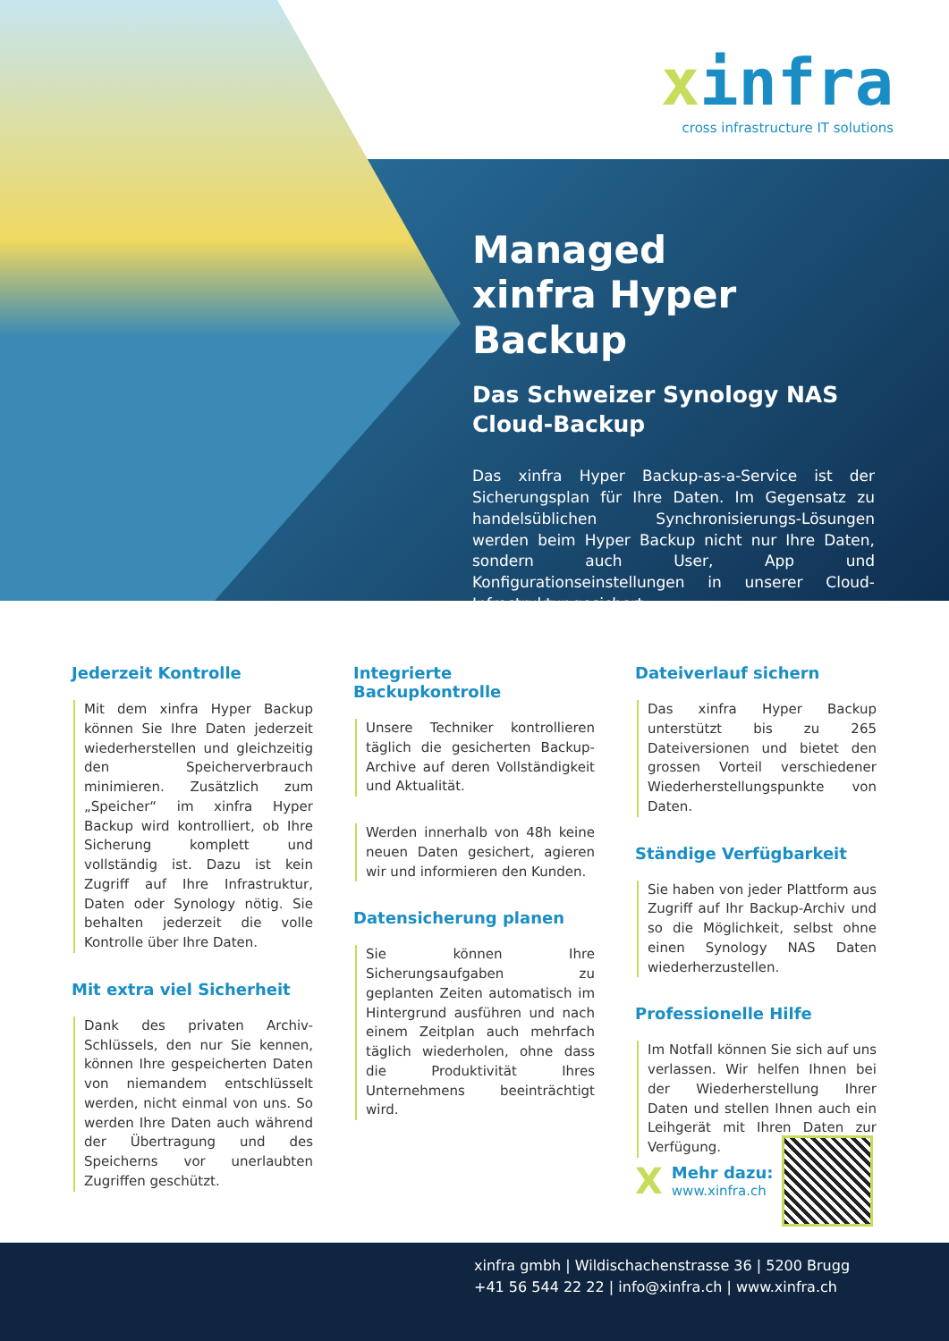xinfra
cross infrastructure IT solutions
Managed
xinfra Hyper Backup
Das Schweizer Synology NAS Cloud-Backup
Das xinfra Hyper Backup-as-a-Service ist der Sicherungsplan für Ihre Daten. Im Gegensatz zu handelsüblichen Synchronisierungs-Lösungen werden beim Hyper Backup nicht nur Ihre Daten, sondern auch User, App und Konfigurationseinstellungen in unserer Cloud-Infrastruktur gesichert.
Jederzeit Kontrolle
Mit dem xinfra Hyper Backup können Sie Ihre Daten jederzeit wiederherstellen und gleichzeitig den Speicherverbrauch minimieren. Zusätzlich zum „Speicher“ im xinfra Hyper Backup wird kontrolliert, ob Ihre Sicherung komplett und vollständig ist. Dazu ist kein Zugriff auf Ihre Infrastruktur, Daten oder Synology nötig. Sie behalten jederzeit die volle Kontrolle über Ihre Daten.
Mit extra viel Sicherheit
Dank des privaten Archiv-Schlüssels, den nur Sie kennen, können Ihre gespeicherten Daten von niemandem entschlüsselt werden, nicht einmal von uns. So werden Ihre Daten auch während der Übertragung und des Speicherns vor unerlaubten Zugriffen geschützt.
Integrierte Backupkontrolle
Unsere Techniker kontrollieren täglich die gesicherten Backup-Archive auf deren Vollständigkeit und Aktualität.
Werden innerhalb von 48h keine neuen Daten gesichert, agieren wir und informieren den Kunden.
Datensicherung planen
Sie können Ihre Sicherungsaufgaben zu geplanten Zeiten automatisch im Hintergrund ausführen und nach einem Zeitplan auch mehrfach täglich wiederholen, ohne dass die Produktivität Ihres Unternehmens beeinträchtigt wird.
Dateiverlauf sichern
Das xinfra Hyper Backup unterstützt bis zu 265 Dateiversionen und bietet den grossen Vorteil verschiedener Wiederherstellungspunkte von Daten.
Ständige Verfügbarkeit
Sie haben von jeder Plattform aus Zugriff auf Ihr Backup-Archiv und so die Möglichkeit, selbst ohne einen Synology NAS Daten wiederherzustellen.
Professionelle Hilfe
Im Notfall können Sie sich auf uns verlassen. Wir helfen Ihnen bei der Wiederherstellung Ihrer Daten und stellen Ihnen auch ein Leihgerät mit Ihren Daten zur Verfügung.
X
Mehr dazu:
www.xinfra.ch
xinfra gmbh | Wildischachenstrasse 36 | 5200 Brugg
+41 56 544 22 22 | info@xinfra.ch | www.xinfra.ch